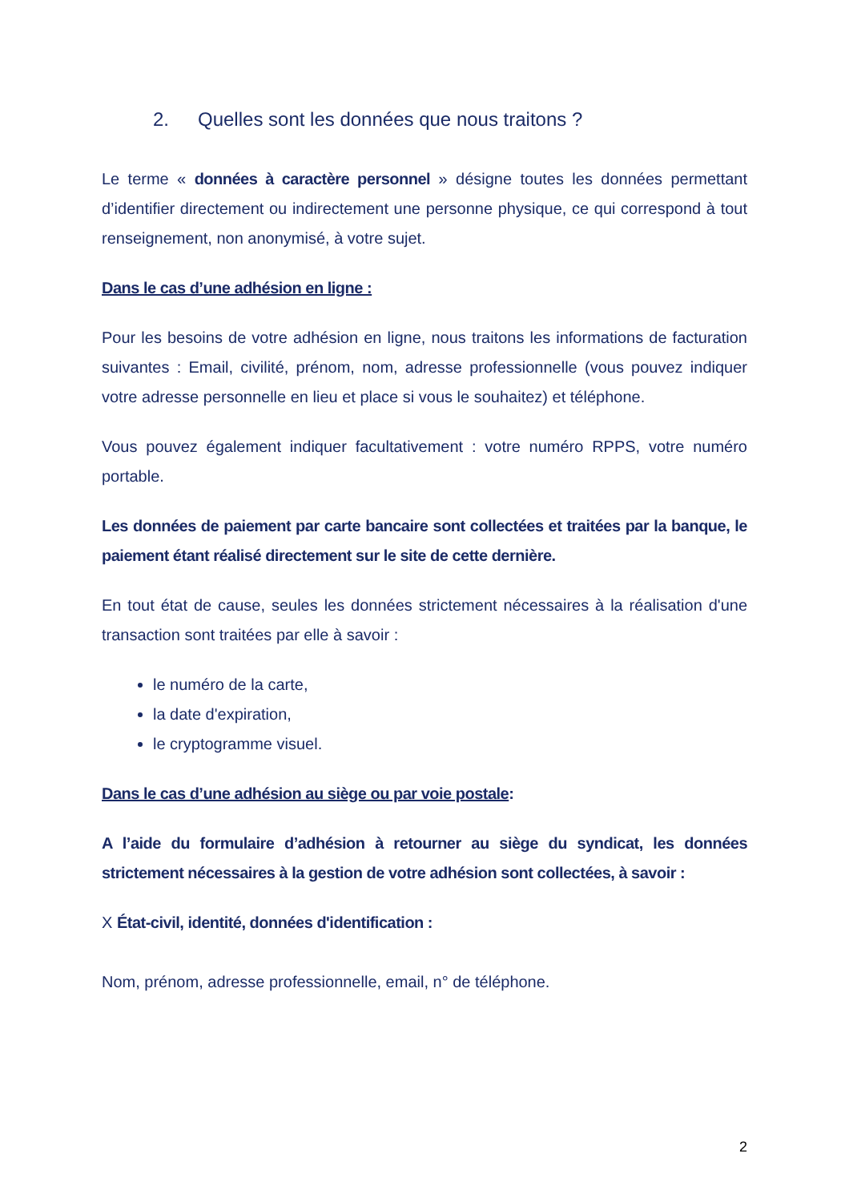2. Quelles sont les données que nous traitons ?
Le terme « données à caractère personnel » désigne toutes les données permettant d’identifier directement ou indirectement une personne physique, ce qui correspond à tout renseignement, non anonymisé, à votre sujet.
Dans le cas d’une adhésion en ligne :
Pour les besoins de votre adhésion en ligne, nous traitons les informations de facturation suivantes : Email, civilité, prénom, nom, adresse professionnelle (vous pouvez indiquer votre adresse personnelle en lieu et place si vous le souhaitez) et téléphone.
Vous pouvez également indiquer facultativement : votre numéro RPPS, votre numéro portable.
Les données de paiement par carte bancaire sont collectées et traitées par la banque, le paiement étant réalisé directement sur le site de cette dernière.
En tout état de cause, seules les données strictement nécessaires à la réalisation d'une transaction sont traitées par elle à savoir :
le numéro de la carte,
la date d'expiration,
le cryptogramme visuel.
Dans le cas d’une adhésion au siège ou par voie postale:
A l’aide du formulaire d’adhésion à retourner au siège du syndicat, les données strictement nécessaires à la gestion de votre adhésion sont collectées, à savoir :
X État-civil, identité, données d'identification :
Nom, prénom, adresse professionnelle, email, n° de téléphone.
2